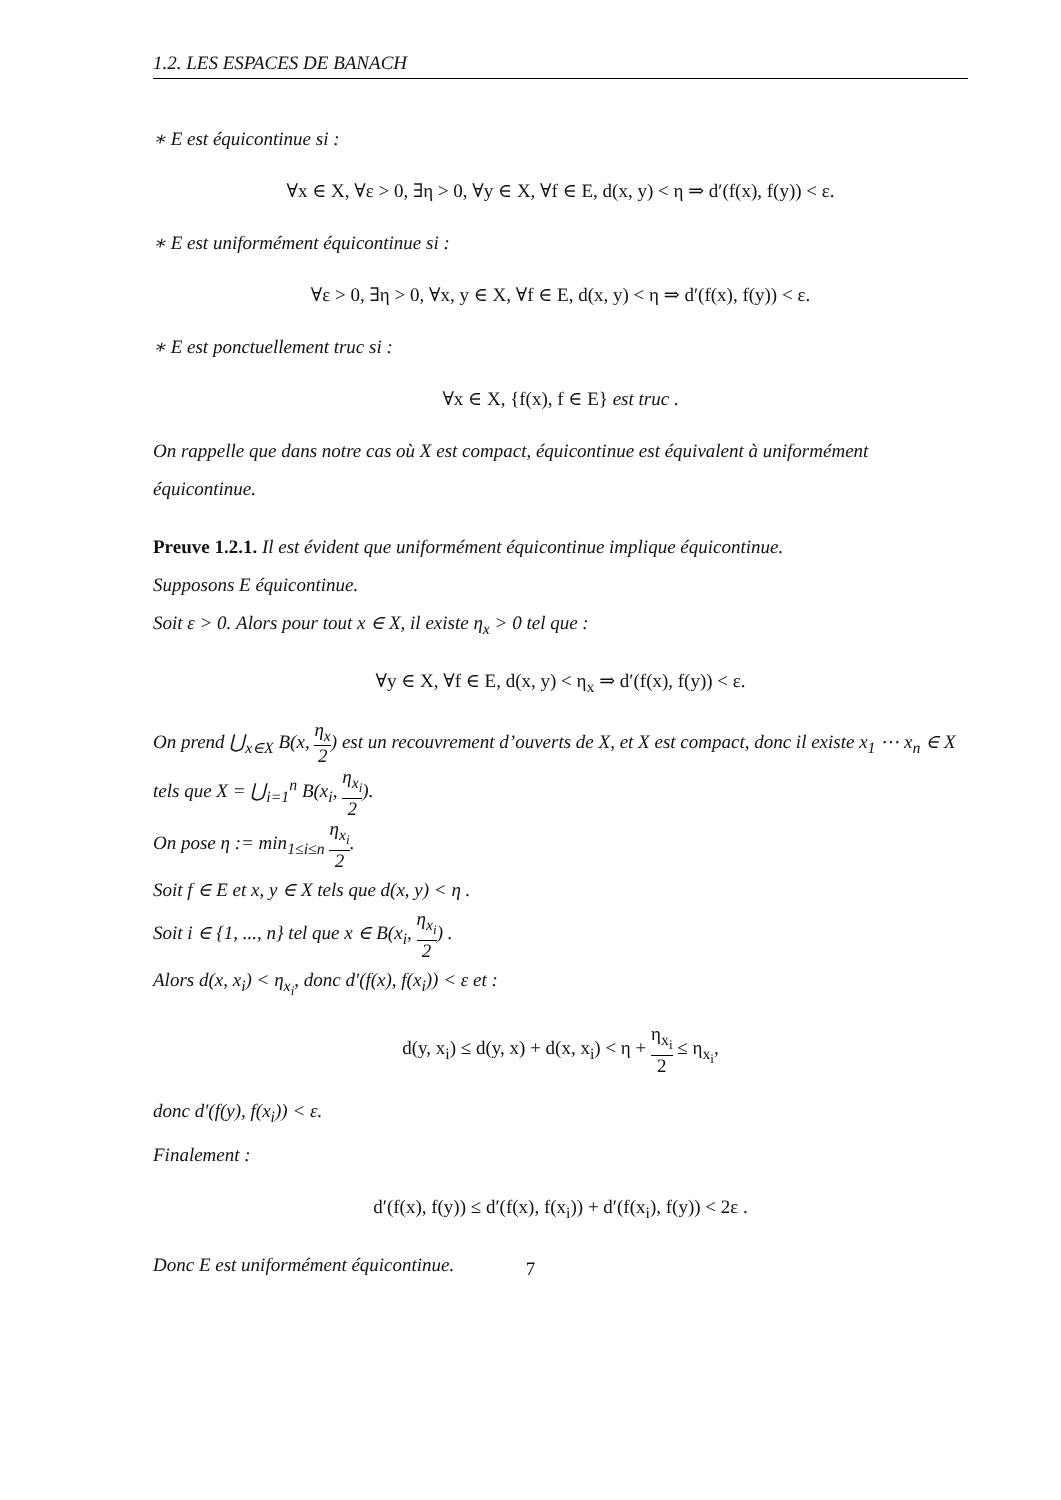1.2. LES ESPACES DE BANACH
∗ E est équicontinue si :
∀x ∈ X, ∀ε > 0, ∃η > 0, ∀y ∈ X, ∀f ∈ E, d(x, y) < η ⇒ d′(f(x), f(y)) < ε.
∗ E est uniformément équicontinue si :
∀ε > 0, ∃η > 0, ∀x, y ∈ X, ∀f ∈ E, d(x, y) < η ⇒ d′(f(x), f(y)) < ε.
∗ E est ponctuellement truc si :
∀x ∈ X, {f(x), f ∈ E} est truc .
On rappelle que dans notre cas où X est compact, équicontinue est équivalent à uniformément équicontinue.
Preuve 1.2.1. Il est évident que uniformément équicontinue implique équicontinue.
Supposons E équicontinue.
Soit ε > 0. Alors pour tout x ∈ X, il existe η<sub>x</sub> > 0 tel que :
∀y ∈ X, ∀f ∈ E, d(x, y) < η<sub>x</sub> ⇒ d′(f(x), f(y)) < ε.
On prend ⋃<sub>x∈X</sub> B(x, η<sub>x</sub> 2) est un recouvrement d’ouverts de X, et X est compact, donc il existe x<sub>1</sub> ⋯ x<sub>n</sub> ∈ X tels que X = ⋃<sub>i=1</sub><sup>n</sup> B(x<sub>i</sub>, η<sub>x<sub>i</sub></sub> 2).
On pose η := min<sub>1≤i≤n</sub> η<sub>x<sub>i</sub></sub> 2.
Soit f ∈ E et x, y ∈ X tels que d(x, y) < η .
Soit i ∈ {1, ..., n} tel que x ∈ B(x<sub>i</sub>, η<sub>x<sub>i</sub></sub> 2) .
Alors d(x, x<sub>i</sub>) < η<sub>x<sub>i</sub></sub>, donc d′(f(x), f(x<sub>i</sub>)) < ε et :
d(y, x<sub>i</sub>) ≤ d(y, x) + d(x, x<sub>i</sub>) < η + η<sub>x<sub>i</sub></sub> 2 ≤ η<sub>x<sub>i</sub></sub>,
donc d′(f(y), f(x<sub>i</sub>)) < ε.
Finalement :
d′(f(x), f(y)) ≤ d′(f(x), f(x<sub>i</sub>)) + d′(f(x<sub>i</sub>), f(y)) < 2ε .
Donc E est uniformément équicontinue.
7